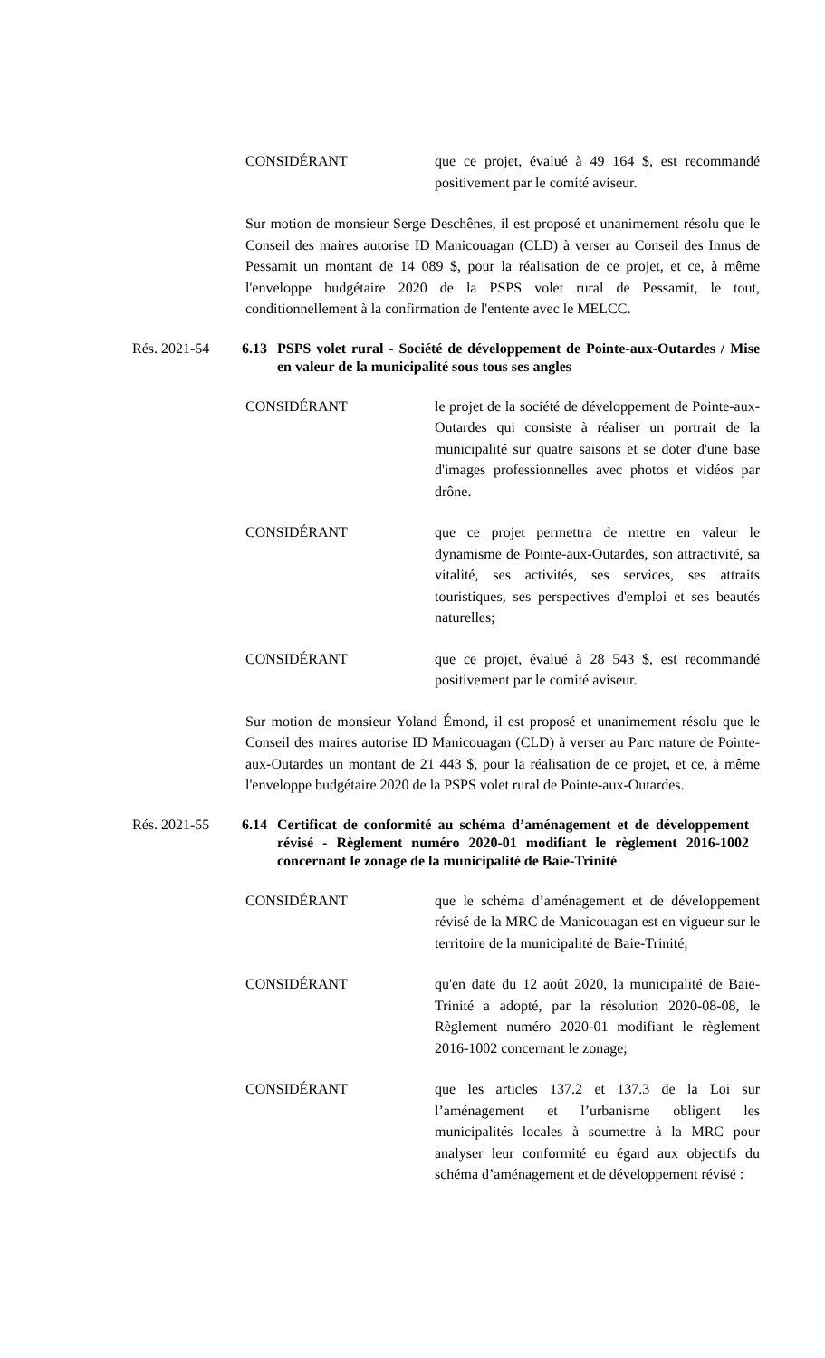CONSIDÉRANT que ce projet, évalué à 49 164 $, est recommandé positivement par le comité aviseur.
Sur motion de monsieur Serge Deschênes, il est proposé et unanimement résolu que le Conseil des maires autorise ID Manicouagan (CLD) à verser au Conseil des Innus de Pessamit un montant de 14 089 $, pour la réalisation de ce projet, et ce, à même l'enveloppe budgétaire 2020 de la PSPS volet rural de Pessamit, le tout, conditionnellement à la confirmation de l'entente avec le MELCC.
Rés. 2021-54 6.13 PSPS volet rural - Société de développement de Pointe-aux-Outardes / Mise en valeur de la municipalité sous tous ses angles
CONSIDÉRANT le projet de la société de développement de Pointe-aux-Outardes qui consiste à réaliser un portrait de la municipalité sur quatre saisons et se doter d'une base d'images professionnelles avec photos et vidéos par drône.
CONSIDÉRANT que ce projet permettra de mettre en valeur le dynamisme de Pointe-aux-Outardes, son attractivité, sa vitalité, ses activités, ses services, ses attraits touristiques, ses perspectives d'emploi et ses beautés naturelles;
CONSIDÉRANT que ce projet, évalué à 28 543 $, est recommandé positivement par le comité aviseur.
Sur motion de monsieur Yoland Émond, il est proposé et unanimement résolu que le Conseil des maires autorise ID Manicouagan (CLD) à verser au Parc nature de Pointe-aux-Outardes un montant de 21 443 $, pour la réalisation de ce projet, et ce, à même l'enveloppe budgétaire 2020 de la PSPS volet rural de Pointe-aux-Outardes.
Rés. 2021-55 6.14 Certificat de conformité au schéma d’aménagement et de développement révisé - Règlement numéro 2020-01 modifiant le règlement 2016-1002 concernant le zonage de la municipalité de Baie-Trinité
CONSIDÉRANT que le schéma d’aménagement et de développement révisé de la MRC de Manicouagan est en vigueur sur le territoire de la municipalité de Baie-Trinité;
CONSIDÉRANT qu'en date du 12 août 2020, la municipalité de Baie-Trinité a adopté, par la résolution 2020-08-08, le Règlement numéro 2020-01 modifiant le règlement 2016-1002 concernant le zonage;
CONSIDÉRANT que les articles 137.2 et 137.3 de la Loi sur l’aménagement et l’urbanisme obligent les municipalités locales à soumettre à la MRC pour analyser leur conformité eu égard aux objectifs du schéma d’aménagement et de développement révisé :